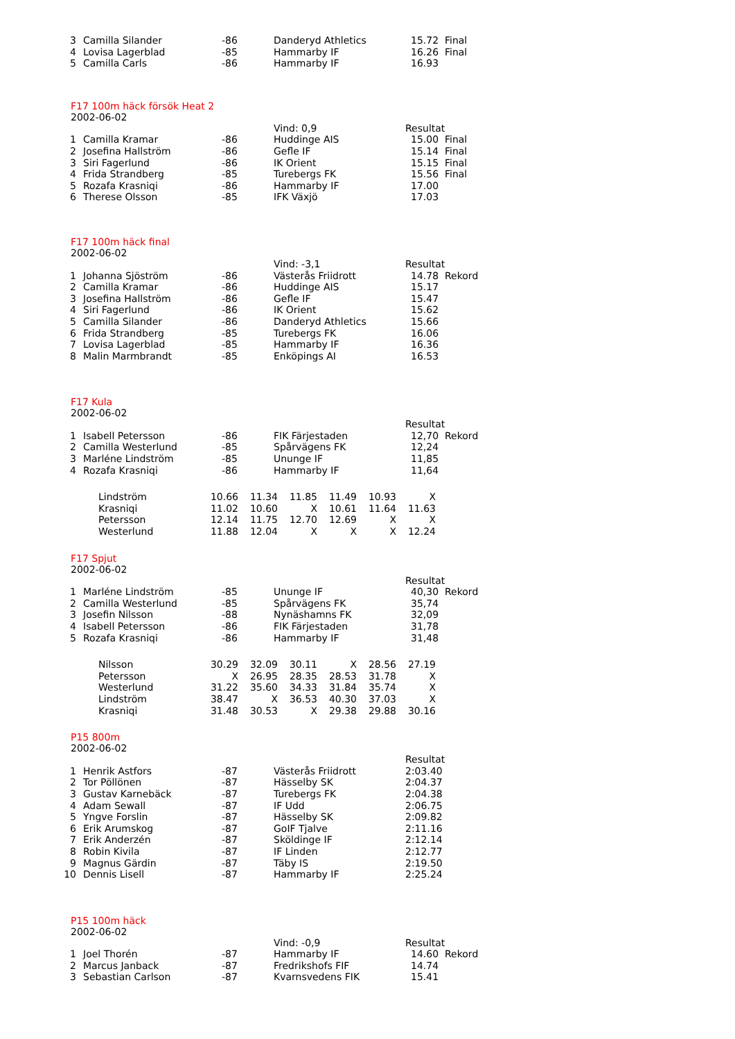| 3 | Camilla Silander | -86 | Danderyd Athletics | 15.72 Final |
| 4 | Lovisa Lagerblad | -85 | Hammarby IF | 16.26 Final |
| 5 | Camilla Carls | -86 | Hammarby IF | 16.93 |
F17 100m häck försök Heat 2
2002-06-02
| | | | Vind: 0,9 | Resultat |
| 1 | Camilla Kramar | -86 | Huddinge AIS | 15.00 Final |
| 2 | Josefina Hallström | -86 | Gefle IF | 15.14 Final |
| 3 | Siri Fagerlund | -86 | IK Orient | 15.15 Final |
| 4 | Frida Strandberg | -85 | Turebergs FK | 15.56 Final |
| 5 | Rozafa Krasniqi | -86 | Hammarby IF | 17.00 |
| 6 | Therese Olsson | -85 | IFK Växjö | 17.03 |
F17 100m häck final
2002-06-02
| | | | Vind: -3,1 | Resultat |
| 1 | Johanna Sjöström | -86 | Västerås Friidrott | 14.78 Rekord |
| 2 | Camilla Kramar | -86 | Huddinge AIS | 15.17 |
| 3 | Josefina Hallström | -86 | Gefle IF | 15.47 |
| 4 | Siri Fagerlund | -86 | IK Orient | 15.62 |
| 5 | Camilla Silander | -86 | Danderyd Athletics | 15.66 |
| 6 | Frida Strandberg | -85 | Turebergs FK | 16.06 |
| 7 | Lovisa Lagerblad | -85 | Hammarby IF | 16.36 |
| 8 | Malin Marmbrandt | -85 | Enköpings AI | 16.53 |
F17 Kula
2002-06-02
| | | | | Resultat |
| 1 | Isabell Petersson | -86 | FIK Färjestaden | 12,70 Rekord |
| 2 | Camilla Westerlund | -85 | Spårvägens FK | 12,24 |
| 3 | Marléne Lindström | -85 | Ununge IF | 11,85 |
| 4 | Rozafa Krasniqi | -86 | Hammarby IF | 11,64 |
| Lindström | 10.66 | 11.34 | 11.85 | 11.49 | 10.93 | X |
| Krasniqi | 11.02 | 10.60 | X | 10.61 | 11.64 | 11.63 |
| Petersson | 12.14 | 11.75 | 12.70 | 12.69 | X | X |
| Westerlund | 11.88 | 12.04 | X | X | X | 12.24 |
F17 Spjut
2002-06-02
| | | | | Resultat |
| 1 | Marléne Lindström | -85 | Ununge IF | 40,30 Rekord |
| 2 | Camilla Westerlund | -85 | Spårvägens FK | 35,74 |
| 3 | Josefin Nilsson | -88 | Nynäshamns FK | 32,09 |
| 4 | Isabell Petersson | -86 | FIK Färjestaden | 31,78 |
| 5 | Rozafa Krasniqi | -86 | Hammarby IF | 31,48 |
| Nilsson | 30.29 | 32.09 | 30.11 | X | 28.56 | 27.19 |
| Petersson | X | 26.95 | 28.35 | 28.53 | 31.78 | X |
| Westerlund | 31.22 | 35.60 | 34.33 | 31.84 | 35.74 | X |
| Lindström | 38.47 | X | 36.53 | 40.30 | 37.03 | X |
| Krasniqi | 31.48 | 30.53 | X | 29.38 | 29.88 | 30.16 |
P15 800m
2002-06-02
| | | | | Resultat |
| 1 | Henrik Astfors | -87 | Västerås Friidrott | 2:03.40 |
| 2 | Tor Pöllönen | -87 | Hässelby SK | 2:04.37 |
| 3 | Gustav Karnebäck | -87 | Turebergs FK | 2:04.38 |
| 4 | Adam Sewall | -87 | IF Udd | 2:06.75 |
| 5 | Yngve Forslin | -87 | Hässelby SK | 2:09.82 |
| 6 | Erik Arumskog | -87 | GoIF Tjalve | 2:11.16 |
| 7 | Erik Anderzén | -87 | Sköldinge IF | 2:12.14 |
| 8 | Robin Kivila | -87 | IF Linden | 2:12.77 |
| 9 | Magnus Gärdin | -87 | Täby IS | 2:19.50 |
| 10 | Dennis Lisell | -87 | Hammarby IF | 2:25.24 |
P15 100m häck
2002-06-02
| | | | Vind: -0,9 | Resultat |
| 1 | Joel Thorén | -87 | Hammarby IF | 14.60 Rekord |
| 2 | Marcus Janback | -87 | Fredrikshofs FIF | 14.74 |
| 3 | Sebastian Carlson | -87 | Kvarnsvedens FIK | 15.41 |